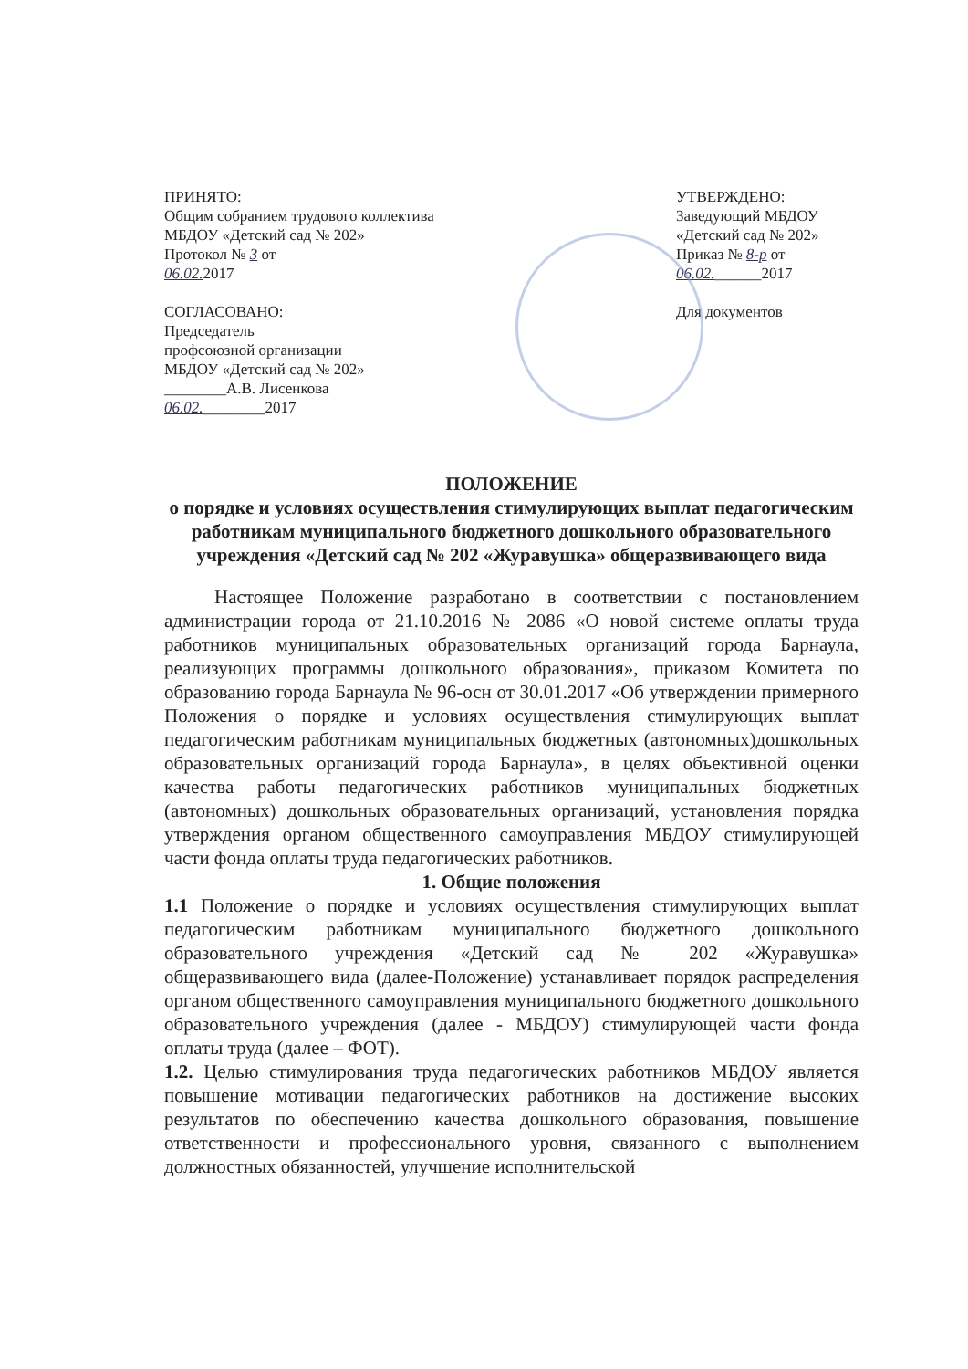ПРИНЯТО:
Общим собранием трудового коллектива
МБДОУ «Детский сад № 202»
Протокол № 3 от
06.02. 2017
СОГЛАСОВАНО:
Председатель
профсоюзной организации
МБДОУ «Детский сад № 202»
________А.В. Лисенкова
06.02.________2017
УТВЕРЖДЕНО:
Заведующий МБДОУ
«Детский сад № 202»
Приказ № 8-р от
06.02.______2017
Для документов
ПОЛОЖЕНИЕ
о порядке и условиях осуществления стимулирующих выплат педагогическим работникам муниципального бюджетного дошкольного образовательного учреждения «Детский сад № 202 «Журавушка» общеразвивающего вида
Настоящее Положение разработано в соответствии с постановлением администрации города от 21.10.2016 № 2086 «О новой системе оплаты труда работников муниципальных образовательных организаций города Барнаула, реализующих программы дошкольного образования», приказом Комитета по образованию города Барнаула № 96-осн от 30.01.2017 «Об утверждении примерного Положения о порядке и условиях осуществления стимулирующих выплат педагогическим работникам муниципальных бюджетных (автономных)дошкольных образовательных организаций города Барнаула», в целях объективной оценки качества работы педагогических работников муниципальных бюджетных (автономных) дошкольных образовательных организаций, установления порядка утверждения органом общественного самоуправления МБДОУ стимулирующей части фонда оплаты труда педагогических работников.
1. Общие положения
1.1 Положение о порядке и условиях осуществления стимулирующих выплат педагогическим работникам муниципального бюджетного дошкольного образовательного учреждения «Детский сад № 202 «Журавушка» общеразвивающего вида (далее-Положение) устанавливает порядок распределения органом общественного самоуправления муниципального бюджетного дошкольного образовательного учреждения (далее - МБДОУ) стимулирующей части фонда оплаты труда (далее – ФОТ).
1.2. Целью стимулирования труда педагогических работников МБДОУ является повышение мотивации педагогических работников на достижение высоких результатов по обеспечению качества дошкольного образования, повышение ответственности и профессионального уровня, связанного с выполнением должностных обязанностей, улучшение исполнительской